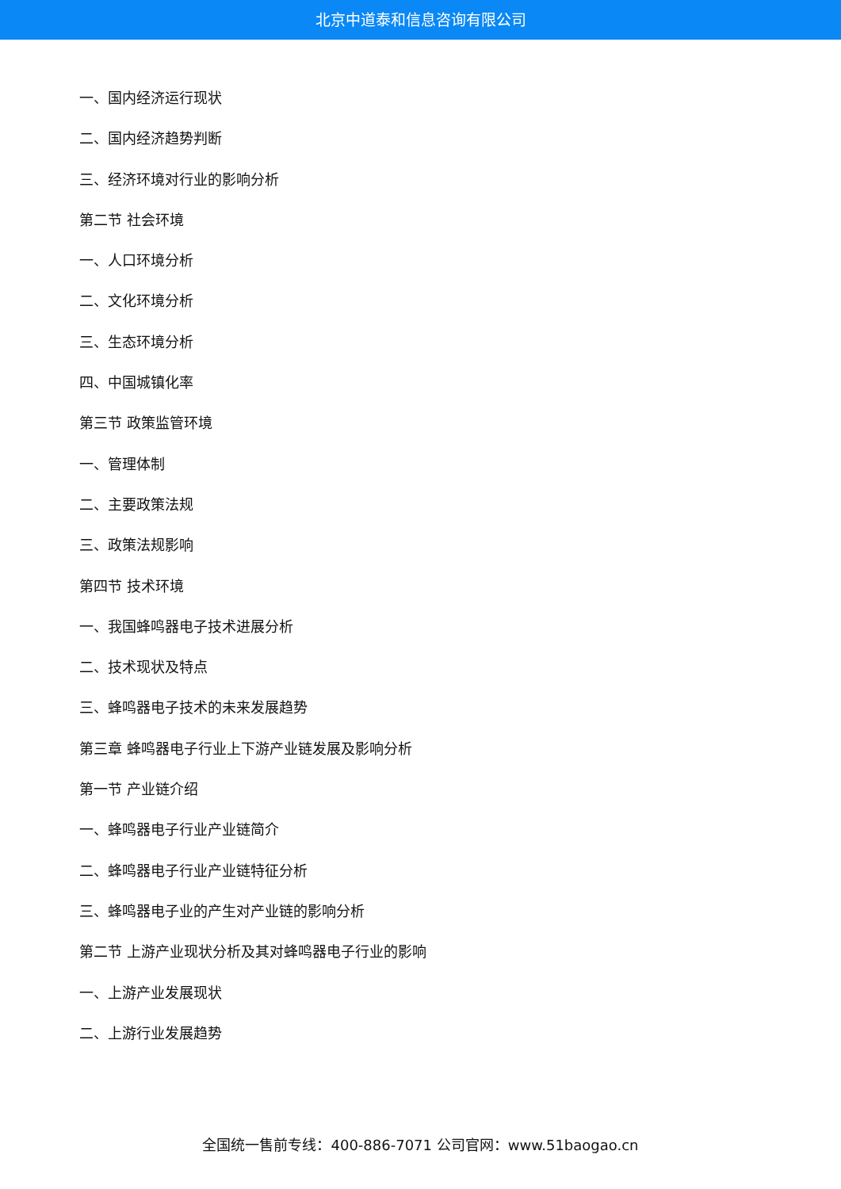北京中道泰和信息咨询有限公司
一、国内经济运行现状
二、国内经济趋势判断
三、经济环境对行业的影响分析
第二节 社会环境
一、人口环境分析
二、文化环境分析
三、生态环境分析
四、中国城镇化率
第三节 政策监管环境
一、管理体制
二、主要政策法规
三、政策法规影响
第四节 技术环境
一、我国蜂鸣器电子技术进展分析
二、技术现状及特点
三、蜂鸣器电子技术的未来发展趋势
第三章 蜂鸣器电子行业上下游产业链发展及影响分析
第一节 产业链介绍
一、蜂鸣器电子行业产业链简介
二、蜂鸣器电子行业产业链特征分析
三、蜂鸣器电子业的产生对产业链的影响分析
第二节 上游产业现状分析及其对蜂鸣器电子行业的影响
一、上游产业发展现状
二、上游行业发展趋势
全国统一售前专线：400-886-7071 公司官网：www.51baogao.cn